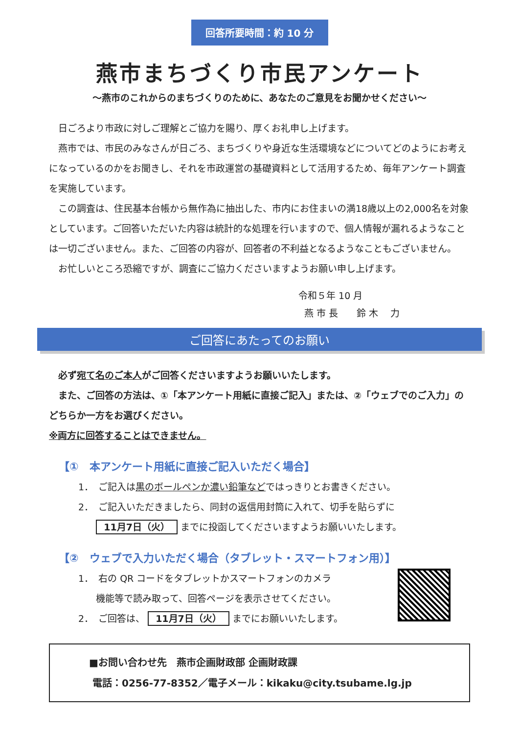回答所要時間：約 10 分
燕市まちづくり市民アンケート
～燕市のこれからのまちづくりのために、あなたのご意見をお聞かせください～
日ごろより市政に対しご理解とご協力を賜り、厚くお礼申し上げます。
燕市では、市民のみなさんが日ごろ、まちづくりや身近な生活環境などについてどのようにお考えになっているのかをお聞きし、それを市政運営の基礎資料として活用するため、毎年アンケート調査を実施しています。
この調査は、住民基本台帳から無作為に抽出した、市内にお住まいの満18歳以上の2,000名を対象としています。ご回答いただいた内容は統計的な処理を行いますので、個人情報が漏れるようなことは一切ございません。また、ご回答の内容が、回答者の不利益となるようなこともございません。
お忙しいところ恐縮ですが、調査にご協力くださいますようお願い申し上げます。
令和５年 10 月
燕 市 長　　鈴 木　 力
ご回答にあたってのお願い
必ず宛て名のご本人がご回答くださいますようお願いいたします。
また、ご回答の方法は、①「本アンケート用紙に直接ご記入」または、②「ウェブでのご入力」のどちらか一方をお選びください。
※両方に回答することはできません。
【①　本アンケート用紙に直接ご記入いただく場合】
1．　ご記入は黒のボールペンか濃い鉛筆などではっきりとお書きください。
2．　ご記入いただきましたら、同封の返信用封筒に入れて、切手を貼らずに
11月7日（火） までに投函してくださいますようお願いいたします。
【②　ウェブで入力いただく場合（タブレット・スマートフォン用）】
1．　右の QR コードをタブレットかスマートフォンのカメラ
機能等で読み取って、回答ページを表示させてください。
2．　ご回答は、 11月7日（火） までにお願いいたします。
■お問い合わせ先　燕市企画財政部 企画財政課
電話：0256-77-8352／電子メール：kikaku@city.tsubame.lg.jp